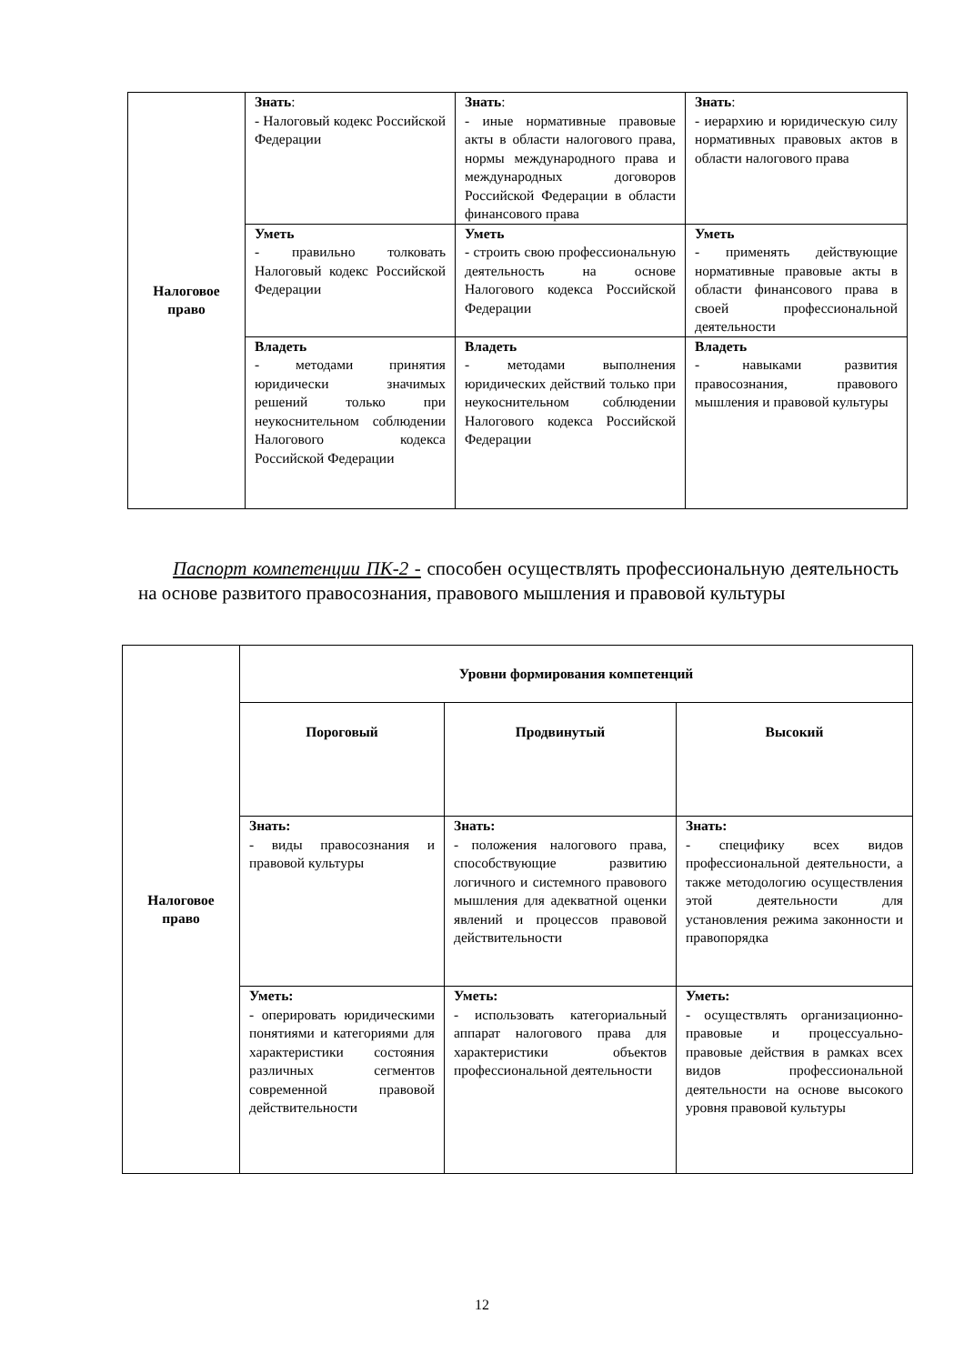| Налоговое право | Знать : - Налоговый кодекс Российской Федерации | Знать : - иные нормативные правовые акты в области налогового права, нормы международного права и международных договоров Российской Федерации в области финансового права | Знать : - иерархию и юридическую силу нормативных правовых актов в области налогового права |
| | Уметь - правильно толковать Налоговый кодекс Российской Федерации | Уметь - строить свою профессиональную деятельность на основе Налогового кодекса Российской Федерации | Уметь - применять действующие нормативные правовые акты в области финансового права в своей профессиональной деятельности |
| | Владеть - методами принятия юридически значимых решений только при неукоснительном соблюдении Налогового кодекса Российской Федерации | Владеть - методами выполнения юридических действий только при неукоснительном соблюдении Налогового кодекса Российской Федерации | Владеть - навыками развития правосознания, правового мышления и правовой культуры |
Паспорт компетенции ПК-2 - способен осуществлять профессиональную деятельность на основе развитого правосознания, правового мышления и правовой культуры
| Налоговое право | Уровни формирования компетенций | | |
| | Пороговый | Продвинутый | Высокий |
| | Знать: - виды правосознания и правовой культуры | Знать: - положения налогового права, способствующие развитию логичного и системного правового мышления для адекватной оценки явлений и процессов правовой действительности | Знать: - специфику всех видов профессиональной деятельности, а также методологию осуществления этой деятельности для установления режима законности и правопорядка |
| | Уметь: - оперировать юридическими понятиями и категориями для характеристики состояния различных сегментов современной правовой действительности | Уметь: - использовать категориальный аппарат налогового права для характеристики объектов профессиональной деятельности | Уметь: - осуществлять организационно-правовые и процессуально-правовые действия в рамках всех видов профессиональной деятельности на основе высокого уровня правовой культуры |
12